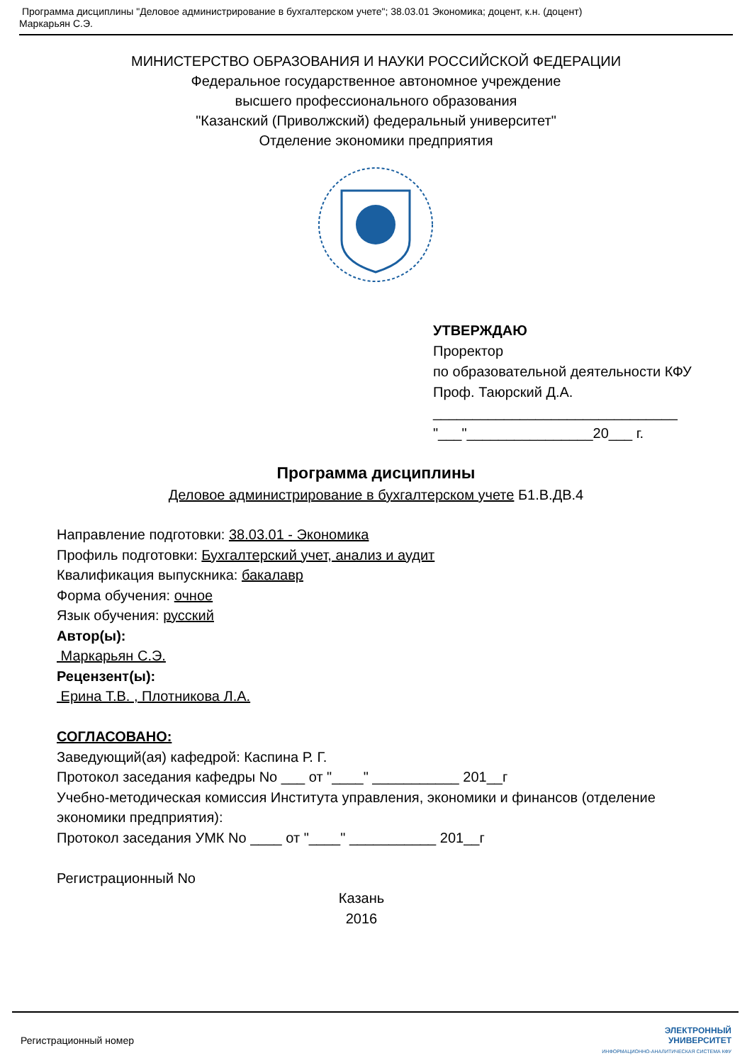Программа дисциплины "Деловое администрирование в бухгалтерском учете"; 38.03.01 Экономика; доцент, к.н. (доцент)
Маркарьян С.Э.
МИНИСТЕРСТВО ОБРАЗОВАНИЯ И НАУКИ РОССИЙСКОЙ ФЕДЕРАЦИИ
Федеральное государственное автономное учреждение
высшего профессионального образования
"Казанский (Приволжский) федеральный университет"
Отделение экономики предприятия
УТВЕРЖДАЮ
Проректор
по образовательной деятельности КФУ
Проф. Таюрский Д.А.
_______________________________
"___"________________20___ г.
Программа дисциплины
Деловое администрирование в бухгалтерском учете Б1.В.ДВ.4
Направление подготовки: 38.03.01 - Экономика
Профиль подготовки: Бухгалтерский учет, анализ и аудит
Квалификация выпускника: бакалавр
Форма обучения: очное
Язык обучения: русский
Автор(ы):
Маркарьян С.Э.
Рецензент(ы):
Ерина Т.В. , Плотникова Л.А.
СОГЛАСОВАНО:
Заведующий(ая) кафедрой: Каспина Р. Г.
Протокол заседания кафедры No ___ от "____" ___________ 201__г
Учебно-методическая комиссия Института управления, экономики и финансов (отделение экономики предприятия):
Протокол заседания УМК No ____ от "____" ___________ 201__г
Регистрационный No
Казань
2016
Регистрационный номер ЭЛЕКТРОННЫЙ
УНИВЕРСИТЕТ
ИНФОРМАЦИОННО-АНАЛИТИЧЕСКАЯ СИСТЕМА КФУ